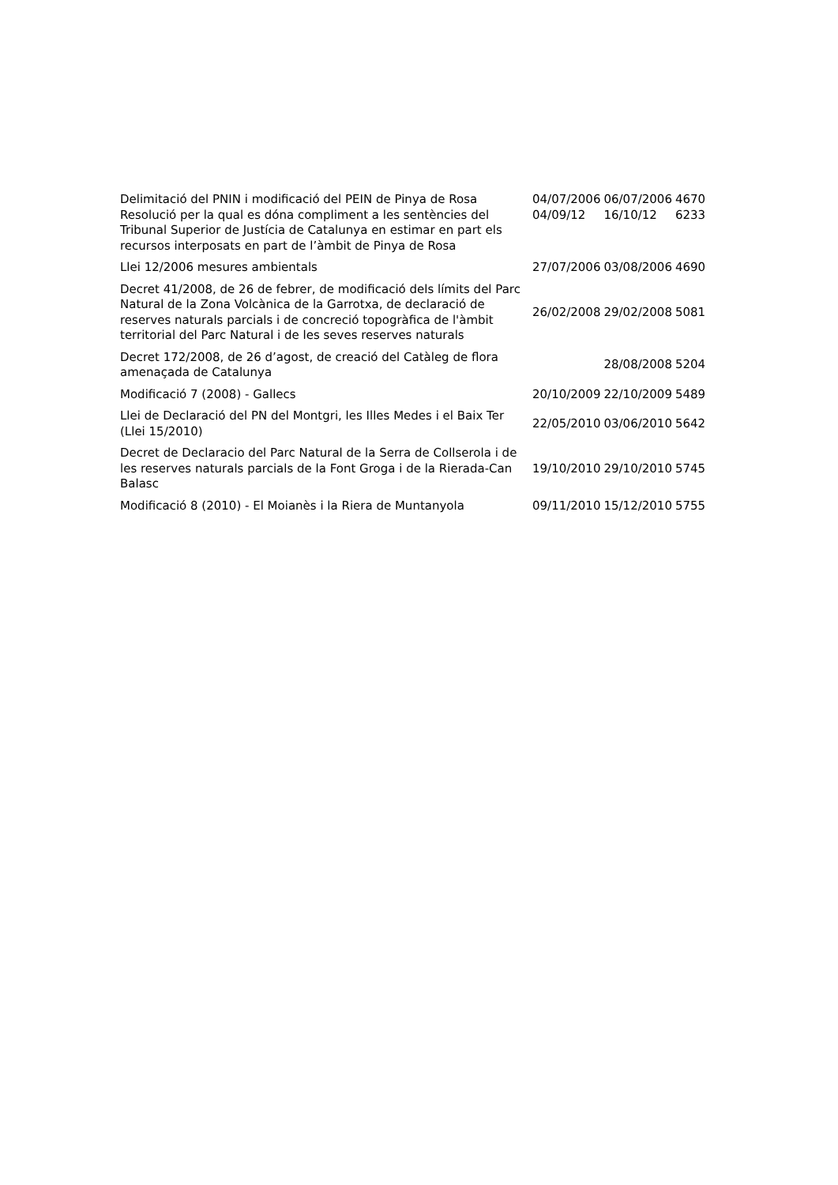| Delimitació del PNIN i modificació del PEIN de Pinya de Rosa | 04/07/2006 | 06/07/2006 | 4670 |
| Resolució per la qual es dóna compliment a les sentències del Tribunal Superior de Justícia de Catalunya en estimar en part els recursos interposats en part de l’àmbit de Pinya de Rosa | 04/09/12 | 16/10/12 | 6233 |
| Llei 12/2006 mesures ambientals | 27/07/2006 | 03/08/2006 | 4690 |
| Decret 41/2008, de 26 de febrer, de modificació dels límits del Parc Natural de la Zona Volcànica de la Garrotxa, de declaració de reserves naturals parcials i de concreció topogràfica de l'àmbit territorial del Parc Natural i de les seves reserves naturals | 26/02/2008 | 29/02/2008 | 5081 |
| Decret 172/2008, de 26 d’agost, de creació del Catàleg de flora amenaçada de Catalunya | | 28/08/2008 | 5204 |
| Modificació 7 (2008) - Gallecs | 20/10/2009 | 22/10/2009 | 5489 |
| Llei de Declaració del PN del Montgri, les Illes Medes i el Baix Ter (Llei 15/2010) | 22/05/2010 | 03/06/2010 | 5642 |
| Decret de Declaracio del Parc Natural de la Serra de Collserola i de les reserves naturals parcials de la Font Groga i de la Rierada-Can Balasc | 19/10/2010 | 29/10/2010 | 5745 |
| Modificació 8 (2010) - El Moianès i la Riera de Muntanyola | 09/11/2010 | 15/12/2010 | 5755 |